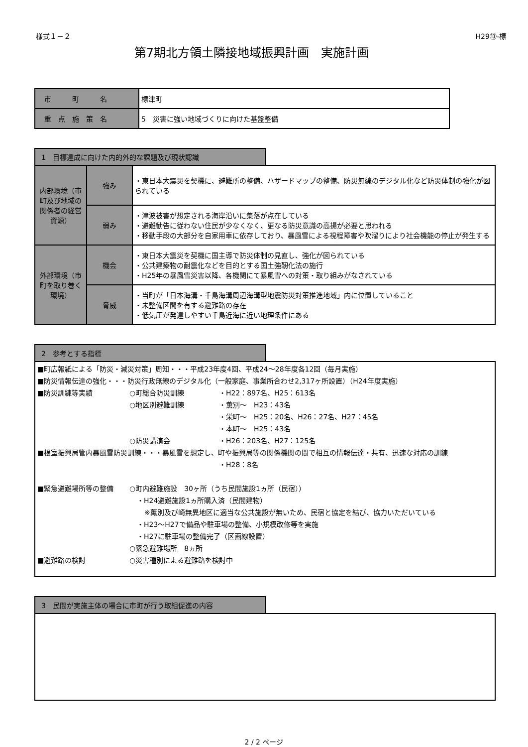様式１－２ H29⑬-標
第7期北方領土隣接地域振興計画　実施計画
| 市 町 名 | 標津町 |
| 重 点 施 策 名 | 5 災害に強い地域づくりに向けた基盤整備 |
1　目標達成に向けた内的外的な課題及び現状認識
| 内部環境（市町及び地域の関係者の経営資源） | 強み | ・東日本大震災を契機に、避難所の整備、ハザードマップの整備、防災無線のデジタル化など防災体制の強化が図られている |
| | 弱み | ・津波被害が想定される海岸沿いに集落が点在している ・避難勧告に従わない住民が少なくなく、更なる防災意識の高揚が必要と思われる ・移動手段の大部分を自家用車に依存しており、暴風雪による視程障害や吹溜りにより社会機能の停止が発生する |
| 外部環境（市町を取り巻く環境） | 機会 | ・東日本大震災を契機に国主導で防災体制の見直し、強化が図られている ・公共建築物の耐震化などを目的とする国土強靭化法の施行 ・H25年の暴風雪災害以降、各機関にて暴風雪への対策・取り組みがなされている |
| | 脅威 | ・当町が「日本海溝・千島海溝周辺海溝型地震防災対策推進地域」内に位置していること ・未整備区間を有する避難路の存在 ・低気圧が発達しやすい千島近海に近い地理条件にある |
2　参考とする指標
■町広報紙による「防災・減災対策」周知・・・平成23年度4回、平成24～28年度各12回（毎月実施）
■防災情報伝達の強化・・・防災行政無線のデジタル化（一般家庭、事業所合わせ2,317ヶ所設置）（H24年度実施）
■防災訓練等実績 ○町総合防災訓練 ・H22：897名、H25：613名
○地区別避難訓練 ・薫別～　H23：43名
・栄町～　H25：20名、H26：27名、H27：45名
・本町～　H25：43名
○防災講演会 ・H26：203名、H27：125名
■根室振興局管内暴風雪防災訓練・・・暴風雪を想定し、町や振興局等の関係機関の間で相互の情報伝達・共有、迅速な対応の訓練
・H28：8名
■緊急避難場所等の整備 ○町内避難施設　30ヶ所（うち民間施設1ヵ所（民宿））
・H24避難施設1ヵ所購入済（民間建物）
※薫別及び崎無異地区に適当な公共施設が無いため、民宿と協定を結び、協力いただいている
・H23～H27で備品や駐車場の整備、小規模改修等を実施
・H27に駐車場の整備完了（区画線設置）
○緊急避難場所　8ヵ所
■避難路の検討 ○災害種別による避難路を検討中
3　民間が実施主体の場合に市町が行う取組促進の内容
2 / 2 ページ